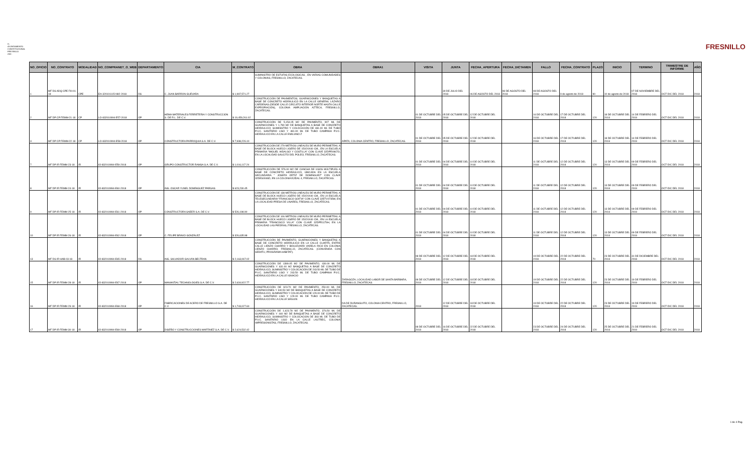H. AYUNTAMIENTO CONSTITUCIONAL FRESNILLO ZAC.
FRESNILLO
| NO_OFICIO | NO_CONTRATO | MODALIDAD | NO_COMPRANET_O_WEB | DEPARTAMENTO | CIA | M_CONTRATO | OBRA | OBRA1 | VISITA | JUNTA | FECHA_APERTURA | FECHA_DICTAMEN | FALLO | FECHA_CONTRATO | PLAZO | INICIO | TERMINO | TRIMESTRE DE INFORME | AÑO |
| --- | --- | --- | --- | --- | --- | --- | --- | --- | --- | --- | --- | --- | --- | --- | --- | --- | --- | --- | --- |
| 1 | MF DS ADQ CPE FIII-01-18 | CPE | EA-320101115-N92-2018 | DS | C. JUAN BARRON GUEVARA | $ 1,997,571.27 | SUMINISTRO DE ESTUFAS ECOLOGICAS , EN VARIAS COMUNIDADES Y COLONIAS, FRESNILLO, ZACATECAS. | | | 30 DE JULIO DEL 2018 | 06 DE AGOSTO DEL 2018 | 08 DE AGOSTO DEL 2018 | 08 DE AGOSTO DEL 2018 | 9 de agosto de 2018 | 90 | 10 de agosto de 2018 | 07 DE NOVIEMBRE DEL 2018 | OCT-DIC DEL 2018 | 2018 |
| 2 | MF DP CP FEMM-21-18 | CP | LO-832010994-E57-2018 | OP | HEMA MATERIALES FERRETERIA Y CONSTRUCCION S. DE R.L. DE C.V. | $ 19,459,261.02 | CONSTRUCCIÓN DE PAVIMENTOS, GUARNICIONES Y BANQUETAS A BASE DE CONCRETO HIDRÁULICO EN LA CALLE GENERAL LÁZARO CÁRDENAS (DESDE CALLE CIRCUITO INTERIOR NORTE HASTA CALLE EXPROPIACIÓN), COLONIA AMPLIACIÓN AZTECA, FRESNILLO, ZACATECAS. | | 01 DE OCTUBRE DEL 2018 | 05 DE OCTUBRE DEL 2018 | 12 DE OCTUBRE DEL 2018 | | 16 DE OCTUBRE DEL 2018 | 17 DE OCTUBRE DEL 2018 | 120 | 18 DE OCTUBRE DEL 2018 | 14 DE FEBRERO DEL 2019 | OCT-DIC DEL 2018 | 2018 |
| 3 | MF DP CP FEMM-22-18 | CP | LO-832010994-E58-2018 | OP | CONSTRUCTORA PARROQUIA S.A. DE C.V. | $ 7,938,226.10 | CONSTRUCCIÓN DE 5,154.05 M2 DE PAVIMENTO, 907 ML DE GUARNICIONES Y 1,780 M2 DE BANQUETAS A BASE DE CONCRETO HIDRÁULICO; SUMINISTRO Y COLOCACIÓN DE 481.00 ML DE TUBO P.V.C. SANITARIO LISO Y 481.00 ML DE TUBO CAMPANA P.V.C. HIDRÁULICO EN LA CALLE EMILIANO Z | APATA, COLONIA CENTRO, FRESNILLO, ZACATECAS. | 01 DE OCTUBRE DEL 2018 | 05 DE OCTUBRE DEL 2018 | 12 DE OCTUBRE DEL 2018 | | 16 DE OCTUBRE DEL 2018 | 17 DE OCTUBRE DEL 2018 | 120 | 18 DE OCTUBRE DEL 2018 | 14 DE FEBRERO DEL 2019 | OCT-DIC DEL 2018 | 2018 |
| 7 | MF DP IR FEMM-23-18 | IR | IO-832010994-E59-2018 | OP | GRUPO CONSTRUCTOR RAMSA S.A. DE C.V. | $ 1,016,117.24 | CONSTRUCCIÓN DE 279 METROS LINEALES DE MURO PERIMETRAL A BASE DE BLOCK HUECO LIGERO DE 15X20X40 CM., EN LA ESCUELA PRIMARIA "MIGUEL HIDALGO Y COSTILLA" CON CLAVE 32DPR0967O, EN LA LOCALIDAD SAUCITO DEL POLEO, FRESNILLO, ZACATECAS. | | 01 DE OCTUBRE DEL 2018 | 04 DE OCTUBRE DEL 2018 | 10 DE OCTUBRE DEL 2018 | | 11 DE OCTUBRE DEL 2018 | 12 DE OCTUBRE DEL 2018 | 120 | 13 DE OCTUBRE DEL 2018 | 09 DE FEBRERO DEL 2019 | OCT-DIC DEL 2018 | 2018 |
| 8 | MF DP IR FEMM-24-18 | IR | IO-832010994-E60-2018 | OP | ING. OSCAR YUNEL DOMÍNGUEZ PARGAS | $ 623,230.45 | CONSTRUCCIÓN DE 576.00 M2 DE CANCHA DE USOS MÚLTIPLES A BASE DE CONCRETO HIDRÁULICO, UBICADA EN LA ESCUELA SECUNDARIA " JOSEFA ORTIZ DE DOMÍNGUEZ" CON CLAVE 32DES0046D, EN LA COLONIA EJIDAL 4, FRESNILLO, ZACATECAS. | | 01 DE OCTUBRE DEL 2018 | 04 DE OCTUBRE DEL 2018 | 10 DE OCTUBRE DEL 2018 | | 11 DE OCTUBRE DEL 2018 | 12 DE OCTUBRE DEL 2018 | 120 | 13 DE OCTUBRE DEL 2018 | 09 DE FEBRERO DEL 2019 | OCT-DIC DEL 2018 | 2018 |
| 9 | MF DP IR FEMM-25-18 | IR | IO-832010994-E61-2018 | OP | CONSTRUCTORA SAEER S.A. DE C.V. | $ 526,198.90 | CONSTRUCCIÓN DE 138 METROS LINEALES DE MURO PERIMETRAL A BASE DE BLOCK HUECO LIGERO DE 15X20X40 CM., EN LA ESCUELA TELESECUNDARIA "FRANCISCO GOITIA" CON CLAVE 32ETV0735W, EN LA LOCALIDAD PRESA DE LINARES, FRESNILLO, ZACATECAS. | | 01 DE OCTUBRE DEL 2018 | 04 DE OCTUBRE DEL 2018 | 10 DE OCTUBRE DEL 2018 | | 11 DE OCTUBRE DEL 2018 | 12 DE OCTUBRE DEL 2018 | 120 | 13 DE OCTUBRE DEL 2018 | 09 DE FEBRERO DEL 2019 | OCT-DIC DEL 2018 | 2018 |
| 10 | MF DP IR FEMM-26-18 | IR | IO-832010994-E62-2018 | OP | C. FELIPE BRAVO GONZÁLEZ | $ 326,635.98 | CONSTRUCCIÓN DE 106 METROS LINEALES DE MURO PERIMETRAL A BASE DE BLOCK HUECO LIGERO DE 15X20X40 CM., EN LA ESCUELA PRIMARIA "FRANCISCO VILLA" CON CLAVE 32DPR1179H, EN LA LOCALIDAD LAS PIEDRAS, FRESNILLO, ZACATECAS. | | 01 DE OCTUBRE DEL 2018 | 04 DE OCTUBRE DEL 2018 | 10 DE OCTUBRE DEL 2018 | | 11 DE OCTUBRE DEL 2018 | 12 DE OCTUBRE DEL 2018 | 120 | 13 DE OCTUBRE DEL 2018 | 09 DE FEBRERO DEL 2019 | OCT-DIC DEL 2018 | 2018 |
| 13 | MF DS IR HAB-03-18 | IR | IO-832010994-E65-2018 | DS | ING. SALVADOR GALVÁN BELTRAN | $ 2,163,067.02 | CONSTRUCCIÓN DE PAVIMENTO, GUARNICIONES Y BANQUETAS A BASE DE CONCRETO HIDRÁULICO EN LA CALLE CUARTA, ENTRE CALLE LIENZO CHARRO Y BOULEVARD VARELA RICO EN COLONIA LIENZO CHARRO, FRESNILLO, ZACATECAS. (CONVENIDA CON SEDATU, PROGRAMA HABITAT). | | 08 DE OCTUBRE DEL 2018 | 12 DE OCTUBRE DEL 2018 | 18 DE OCTUBRE DEL 2018 | | 19 DE OCTUBRE DEL 2018 | 22 DE OCTUBRE DEL 2018 | 70 | 23 DE OCTUBRE DEL 2018 | 31 DE DICIEMBRE DEL 2018 | OCT-DIC DEL 2018 | 2018 |
| 15 | MF DP IR FEMM-28-18 | IR | IO-832010994-E67-2018 | OP | MANANTIAL TECHNOLOGIES S.A. DE C.V. | $ 2,634,922.77 | CONSTRUCCIÓN DE 1399.05 M2 DE PAVIMENTO, 430.00 ML DE GUARNICIONES Y 631.00 M2 BANQUETAS A BASE DE CONCRETO HIDRÁULICO, SUMINISTRO Y COLOCACIÓN DE 243.50 ML DE TUBO DE P.V.C. SANITARIO LISO Y 243.50 ML DE TUBO CAMPANA P.V.C. HIDRÁULICO EN LA CALLE IGNACIO | ZARAGOZA, LOCALIDAD LABOR DE SANTA BÁRBARA, FRESNILLO, ZACATECAS. | 08 DE OCTUBRE DEL 2018 | 12 DE OCTUBRE DEL 2018 | 18 DE OCTUBRE DEL 2018 | | 19 DE OCTUBRE DEL 2018 | 22 DE OCTUBRE DEL 2018 | 120 | 23 DE OCTUBRE DEL 2018 | 19 DE FEBRERO DEL 2019 | OCT-DIC DEL 2018 | 2018 |
| 16 | MF DP IR FEMM-29-18 | IR | IO-832010994-E68-2018 | OP | FABRICACIONES DE ACERO DE FRESNILLO S.A. DE C.V. | $ 1,743,027.60 | CONSTRUCCIÓN DE 923.70 M2 DE PAVIMENTO, 250.00 ML DE GUARNICIONES Y 340.50 M2 DE BANQUETAS A BASE DE CONCRETO HIDRAULICO, SUMINISTRO Y COLOCACIÓN DE 129.00 ML DE TUBO DE P.V.C. SANITARIO LISO Y 129.00 ML DE TUBO CAMPANA P.V.C. HIDRÁULICO EN LA CALLE SEGUIN | DA DE DURANGUITO, COLONIA CENTRO, FRESNILLO, ZACATECAS. | 2018 | 12 DE OCTUBRE DEL 2018 | 18 DE OCTUBRE DEL 2018 | | 19 DE OCTUBRE DEL 2018 | 22 DE OCTUBRE DEL 2018 | 120 | 23 DE OCTUBRE DEL 2018 | 19 DE FEBRERO DEL 2019 | OCT-DIC DEL 2018 | 2018 |
| 17 | MF DP IR FEMM-30-18 | IR | IO-832010994-E69-2018 | OP | DISEÑO Y CONSTRUCCIONES MARTINEZ S.A. DE C.V. | $ 2,624,532.42 | CONSTRUCCIÓN DE 1,623.78 M2 DE PAVIMENTO, 376.50 ML DE GUARNICIONES Y 440 M2 DE BANQUETAS A BASE DE CONCRETO HIDRÁULICO, SUMINISTRO Y COLOCACION DE 393 ML DE TUBO DE P.V.C. SANITARIO LISO EN LA CALLE LAUTREC, COLONIA IMPRESIONISTAS, FRESNILLO, ZACATECAS. | | 08 DE OCTUBRE DEL 2018 | 16 DE OCTUBRE DEL 2018 | 22 DE OCTUBRE DEL 2018 | | 23 DE OCTUBRE DEL 2018 | 24 DE OCTUBRE DEL 2018 | 120 | 25 DE OCTUBRE DEL 2018 | 21 DE FEBRERO DEL 2019 | OCT-DIC DEL 2018 | 2018 |
1 de 4 Pag.